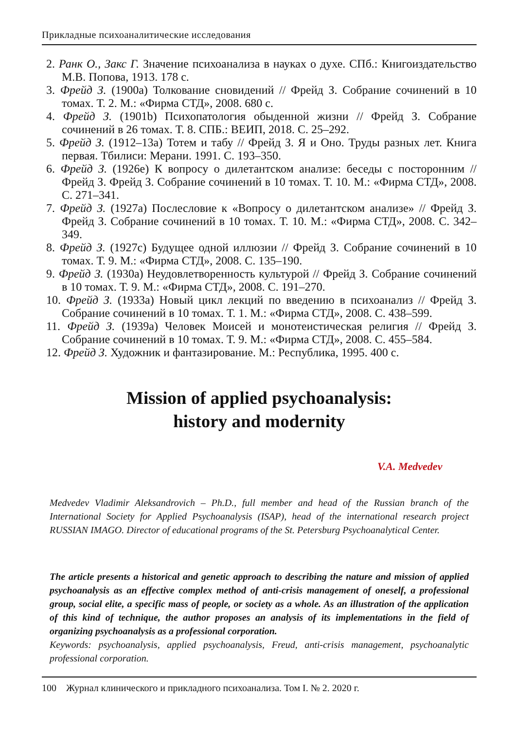Прикладные психоаналитические исследования
2. Ранк О., Закс Г. Значение психоанализа в науках о духе. СПб.: Книгоиздательство М.В. Попова, 1913. 178 с.
3. Фрейд З. (1900a) Толкование сновидений // Фрейд З. Собрание сочинений в 10 томах. Т. 2. М.: «Фирма СТД», 2008. 680 с.
4. Фрейд З. (1901b) Психопатология обыденной жизни // Фрейд З. Собрание сочинений в 26 томах. Т. 8. СПБ.: ВЕИП, 2018. С. 25–292.
5. Фрейд З. (1912–13a) Тотем и табу // Фрейд З. Я и Оно. Труды разных лет. Книга первая. Тбилиси: Мерани. 1991. С. 193–350.
6. Фрейд З. (1926e) К вопросу о дилетантском анализе: беседы с посторонним // Фрейд З. Фрейд З. Собрание сочинений в 10 томах. Т. 10. М.: «Фирма СТД», 2008. С. 271–341.
7. Фрейд З. (1927a) Послесловие к «Вопросу о дилетантском анализе» // Фрейд З. Фрейд З. Собрание сочинений в 10 томах. Т. 10. М.: «Фирма СТД», 2008. С. 342–349.
8. Фрейд З. (1927c) Будущее одной иллюзии // Фрейд З. Собрание сочинений в 10 томах. Т. 9. М.: «Фирма СТД», 2008. С. 135–190.
9. Фрейд З. (1930a) Неудовлетворенность культурой // Фрейд З. Собрание сочинений в 10 томах. Т. 9. М.: «Фирма СТД», 2008. С. 191–270.
10. Фрейд З. (1933a) Новый цикл лекций по введению в психоанализ // Фрейд З. Собрание сочинений в 10 томах. Т. 1. М.: «Фирма СТД», 2008. С. 438–599.
11. Фрейд З. (1939a) Человек Моисей и монотеистическая религия // Фрейд З. Собрание сочинений в 10 томах. Т. 9. М.: «Фирма СТД», 2008. С. 455–584.
12. Фрейд З. Художник и фантазирование. М.: Республика, 1995. 400 с.
Mission of applied psychoanalysis:
history and modernity
V.A. Medvedev
Medvedev Vladimir Aleksandrovich – Ph.D., full member and head of the Russian branch of the International Society for Applied Psychoanalysis (ISAP), head of the international research project RUSSIAN IMAGO. Director of educational programs of the St. Petersburg Psychoanalytical Center.
The article presents a historical and genetic approach to describing the nature and mission of applied psychoanalysis as an effective complex method of anti-crisis management of oneself, a professional group, social elite, a specific mass of people, or society as a whole. As an illustration of the application of this kind of technique, the author proposes an analysis of its implementations in the field of organizing psychoanalysis as a professional corporation.
Keywords: psychoanalysis, applied psychoanalysis, Freud, anti-crisis management, psychoanalytic professional corporation.
100 Журнал клинического и прикладного психоанализа. Том I. № 2. 2020 г.